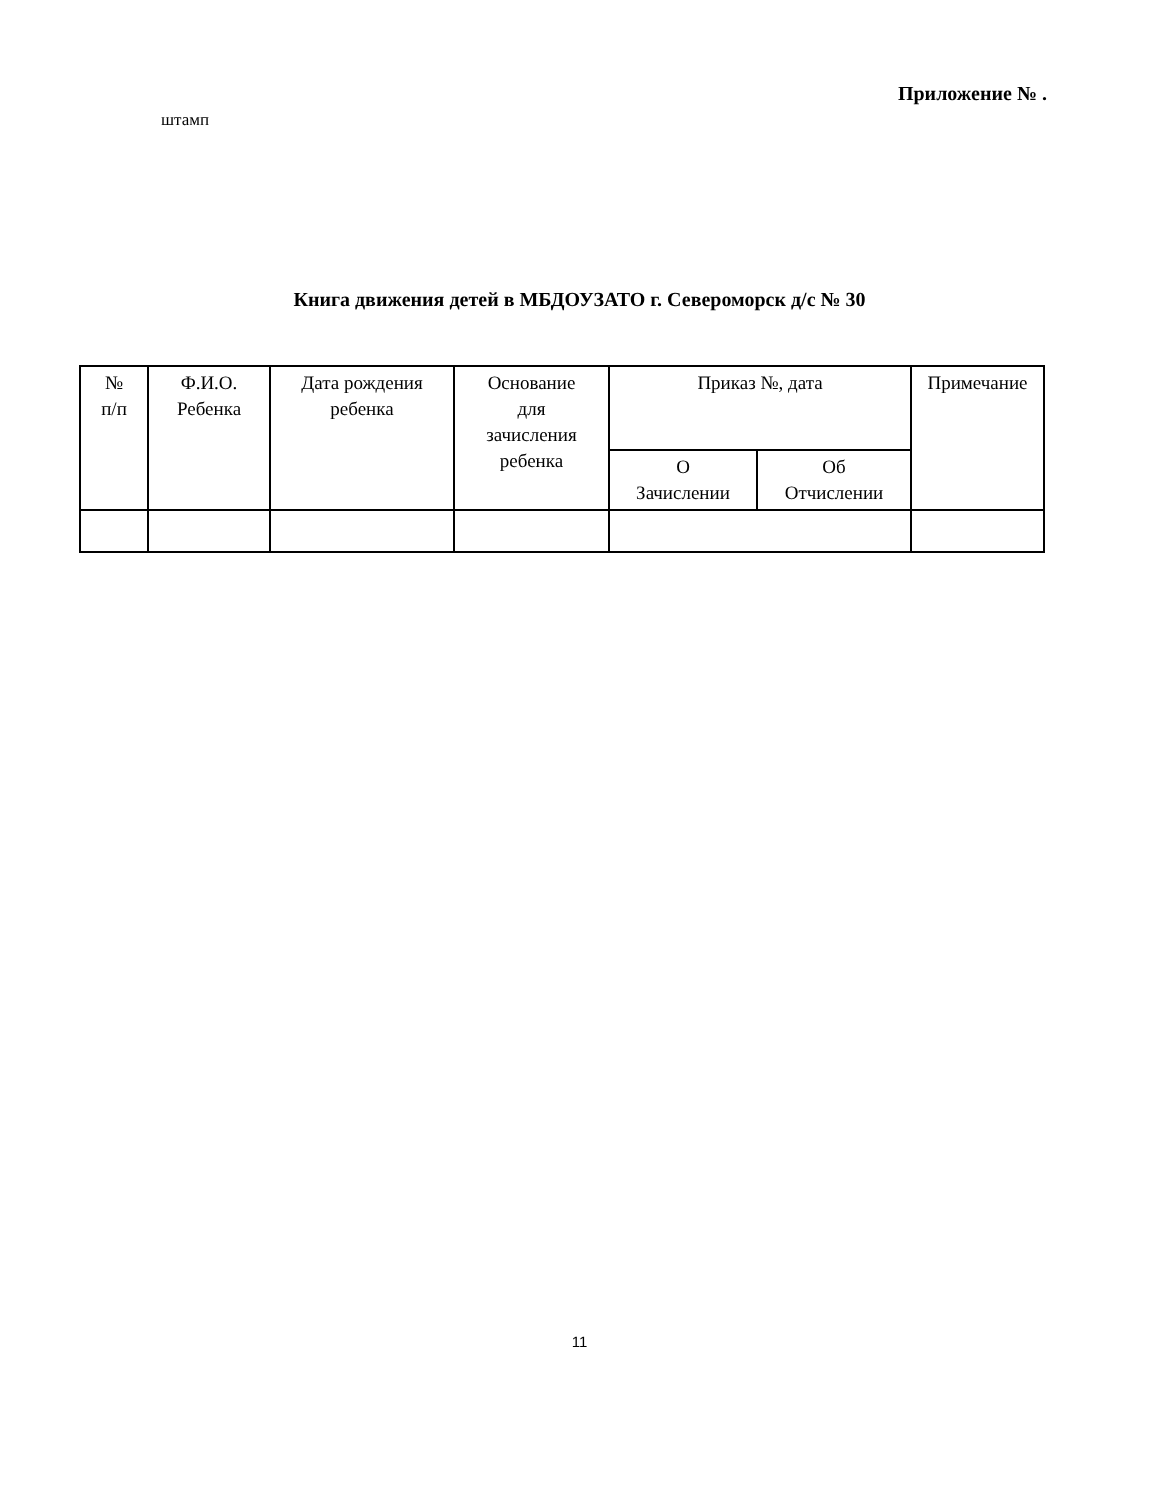Приложение № .
штамп
Книга движения детей в МБДОУЗАТО г. Североморск д/с № 30
| № п/п | Ф.И.О. Ребенка | Дата рождения ребенка | Основание для зачисления ребенка | Приказ №, дата | | Примечание |
| --- | --- | --- | --- | --- | --- | --- |
| | | | | О Зачислении | Об Отчислении | |
11